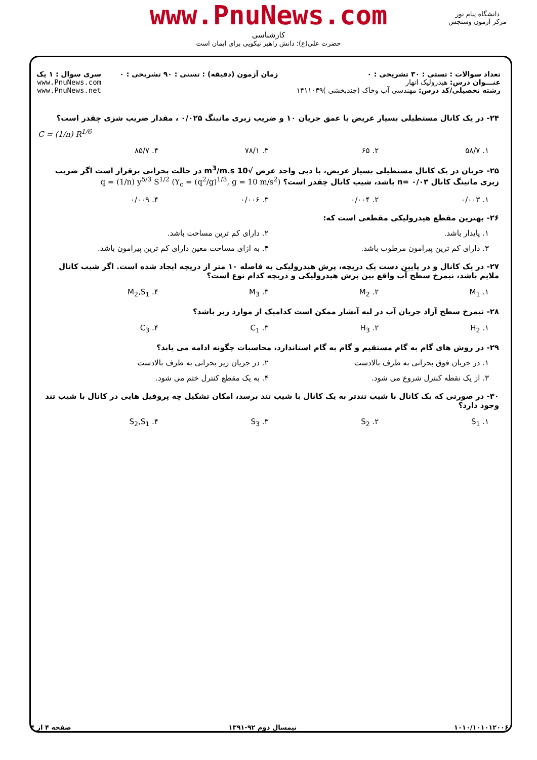www.PnuNews.com
کارشناسی
حضرت علی(ع): دانش راهبر نیکویی برای ایمان است
دانشگاه پیام نور
مرکز آزمون وسنجش
تعداد سوالات : تستی : ۳۰ تشریحی : ۰
عنـــوان درس: هیدرولیک انهار
رشته تحصیلی/کد درس: مهندسی آب وخاک (چندبخشی )۱۴۱۱۰۳۹
زمان آزمون (دقیقه) : تستی : ۹۰ تشریحی : ۰
سری سوال : ۱ یک
www.PnuNews.com
www.PnuNews.net
۲۴- در یک کانال مستطیلی بسیار عریض با عمق جریان ۱۰ و ضریب زبری مانینگ ۰/۰۲۵ ، مقدار ضریب شزی چقدر است؟
C = (1/n) R<sup>1/6</sup>
۱. ۵۸/۷ ۲. ۶۵ ۳. ۷۸/۱ ۴. ۸۵/۷
۲۵- جریان در یک کانال مستطیلی بسیار عریض، با دبی واحد عرض √10 m<sup>3</sup>/m.s در حالت بحرانی برقرار است اگر ضریب زبری مانینگ کانال ۰/۰۳ =n باشد، شیب کانال چقدر است؟ q = (1/n) y<sup>5/3</sup> S<sup>1/2</sup> (Y<sub>c</sub> = (q<sup>2</sup>/g)<sup>1/3</sup>, g = 10 m/s<sup>2</sup>)
۱. ۰/۰۰۳ ۲. ۰/۰۰۴ ۳. ۰/۰۰۶ ۴. ۰/۰۰۹
۲۶- بهترین مقطع هیدرولیکی مقطعی است که:
۱. پایدار باشد. ۲. دارای کم ترین مساحت باشد.
۳. دارای کم ترین پیرامون مرطوب باشد. ۴. به ازای مساحت معین دارای کم ترین پیرامون باشد.
۲۷- در یک کانال و در پایین دست یک دریچه، پرش هیدرولیکی به فاصله ۱۰ متر از دریچه ایجاد شده است. اگر شیب کانال ملایم باشد، نیمرخ سطح آب واقع بین پرش هیدرولیکی و دریچه کدام نوع است؟
۱. M<sub>1</sub> ۲. M<sub>2</sub> ۳. M<sub>3</sub> ۴. M<sub>2</sub>,S<sub>1</sub>
۲۸- نیمرخ سطح آزاد جریان آب در لبه آبشار ممکن است کدامیک از موارد زیر باشد؟
۱. H<sub>2</sub> ۲. H<sub>3</sub> ۳. C<sub>1</sub> ۴. C<sub>3</sub>
۲۹- در روش های گام به گام مستقیم و گام به گام استاندارد، محاسبات چگونه ادامه می یابد؟
۱. در جریان فوق بحرانی به طرف بالادست ۲. در جریان زیر بحرانی به طرف بالادست
۳. از یک نقطه کنترل شروع می شود. ۴. به یک مقطع کنترل ختم می شود.
۳۰- در صورتی که یک کانال با شیب تندتر به یک کانال با شیب تند برسد، امکان تشکیل چه پروفیل هایی در کانال با شیب تند وجود دارد؟
۱. S<sub>1</sub> ۲. S<sub>2</sub> ۳. S<sub>3</sub> ۴. S<sub>2</sub>,S<sub>1</sub>
۱۰۱۰/۱۰۱۰۱۲۰۰۶ نیمسال دوم ۹۲-۱۳۹۱ صفحه ۴ از ۴